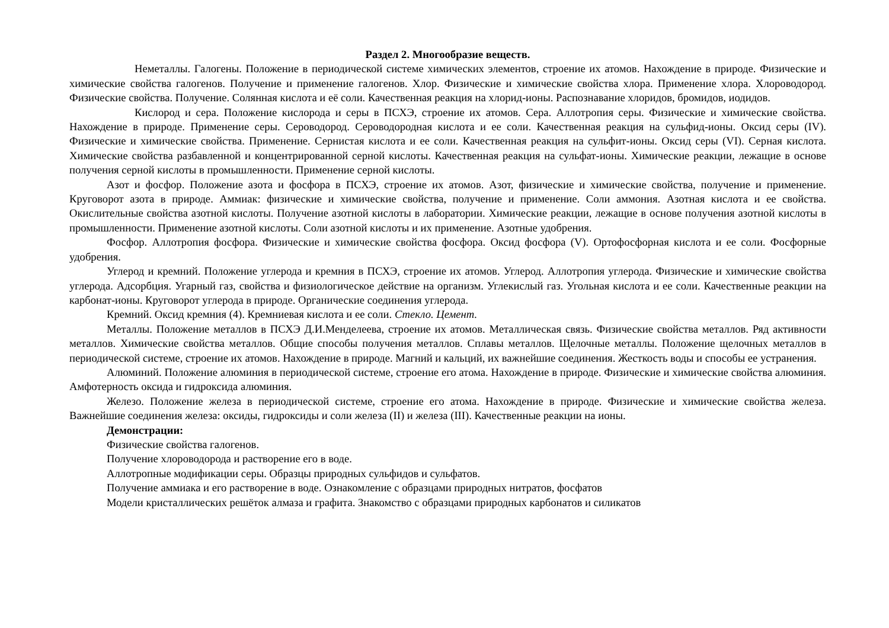Раздел 2. Многообразие веществ.
Неметаллы. Галогены. Положение в периодической системе химических элементов, строение их атомов. Нахождение в природе. Физические и химические свойства галогенов. Получение и применение галогенов. Хлор. Физические и химические свойства хлора. Применение хлора. Хлороводород. Физические свойства. Получение. Солянная кислота и её соли. Качественная реакция на хлорид-ионы. Распознавание хлоридов, бромидов, иодидов.
Кислород и сера. Положение кислорода и серы в ПСХЭ, строение их атомов. Сера. Аллотропия серы. Физические и химические свойства. Нахождение в природе. Применение серы. Сероводород. Сероводородная кислота и ее соли. Качественная реакция на сульфид-ионы. Оксид серы (IV). Физические и химические свойства. Применение. Сернистая кислота и ее соли. Качественная реакция на сульфит-ионы. Оксид серы (VI). Серная кислота. Химические свойства разбавленной и концентрированной серной кислоты. Качественная реакция на сульфат-ионы. Химические реакции, лежащие в основе получения серной кислоты в промышленности. Применение серной кислоты.
Азот и фосфор. Положение азота и фосфора в ПСХЭ, строение их атомов. Азот, физические и химические свойства, получение и применение. Круговорот азота в природе. Аммиак: физические и химические свойства, получение и применение. Соли аммония. Азотная кислота и ее свойства. Окислительные свойства азотной кислоты. Получение азотной кислоты в лаборатории. Химические реакции, лежащие в основе получения азотной кислоты в промышленности. Применение азотной кислоты. Соли азотной кислоты и их применение. Азотные удобрения.
Фосфор. Аллотропия фосфора. Физические и химические свойства фосфора. Оксид фосфора (V). Ортофосфорная кислота и ее соли. Фосфорные удобрения.
Углерод и кремний. Положение углерода и кремния в ПСХЭ, строение их атомов. Углерод. Аллотропия углерода. Физические и химические свойства углерода. Адсорбция. Угарный газ, свойства и физиологическое действие на организм. Углекислый газ. Угольная кислота и ее соли. Качественные реакции на карбонат-ионы. Круговорот углерода в природе. Органические соединения углерода.
Кремний. Оксид кремния (4). Кремниевая кислота и ее соли. Стекло. Цемент.
Металлы. Положение металлов в ПСХЭ Д.И.Менделеева, строение их атомов. Металлическая связь. Физические свойства металлов. Ряд активности металлов. Химические свойства металлов. Общие способы получения металлов. Сплавы металлов. Щелочные металлы. Положение щелочных металлов в периодической системе, строение их атомов. Нахождение в природе. Магний и кальций, их важнейшие соединения. Жесткость воды и способы ее устранения.
Алюминий. Положение алюминия в периодической системе, строение его атома. Нахождение в природе. Физические и химические свойства алюминия. Амфотерность оксида и гидроксида алюминия.
Железо. Положение железа в периодической системе, строение его атома. Нахождение в природе. Физические и химические свойства железа. Важнейшие соединения железа: оксиды, гидроксиды и соли железа (II) и железа (III). Качественные реакции на ионы.
Демонстрации:
Физические свойства галогенов.
Получение хлороводорода и растворение его в воде.
Аллотропные модификации серы. Образцы природных сульфидов и сульфатов.
Получение аммиака и его растворение в воде. Ознакомление с образцами природных нитратов, фосфатов
Модели кристаллических решёток алмаза и графита. Знакомство с образцами природных карбонатов и силикатов